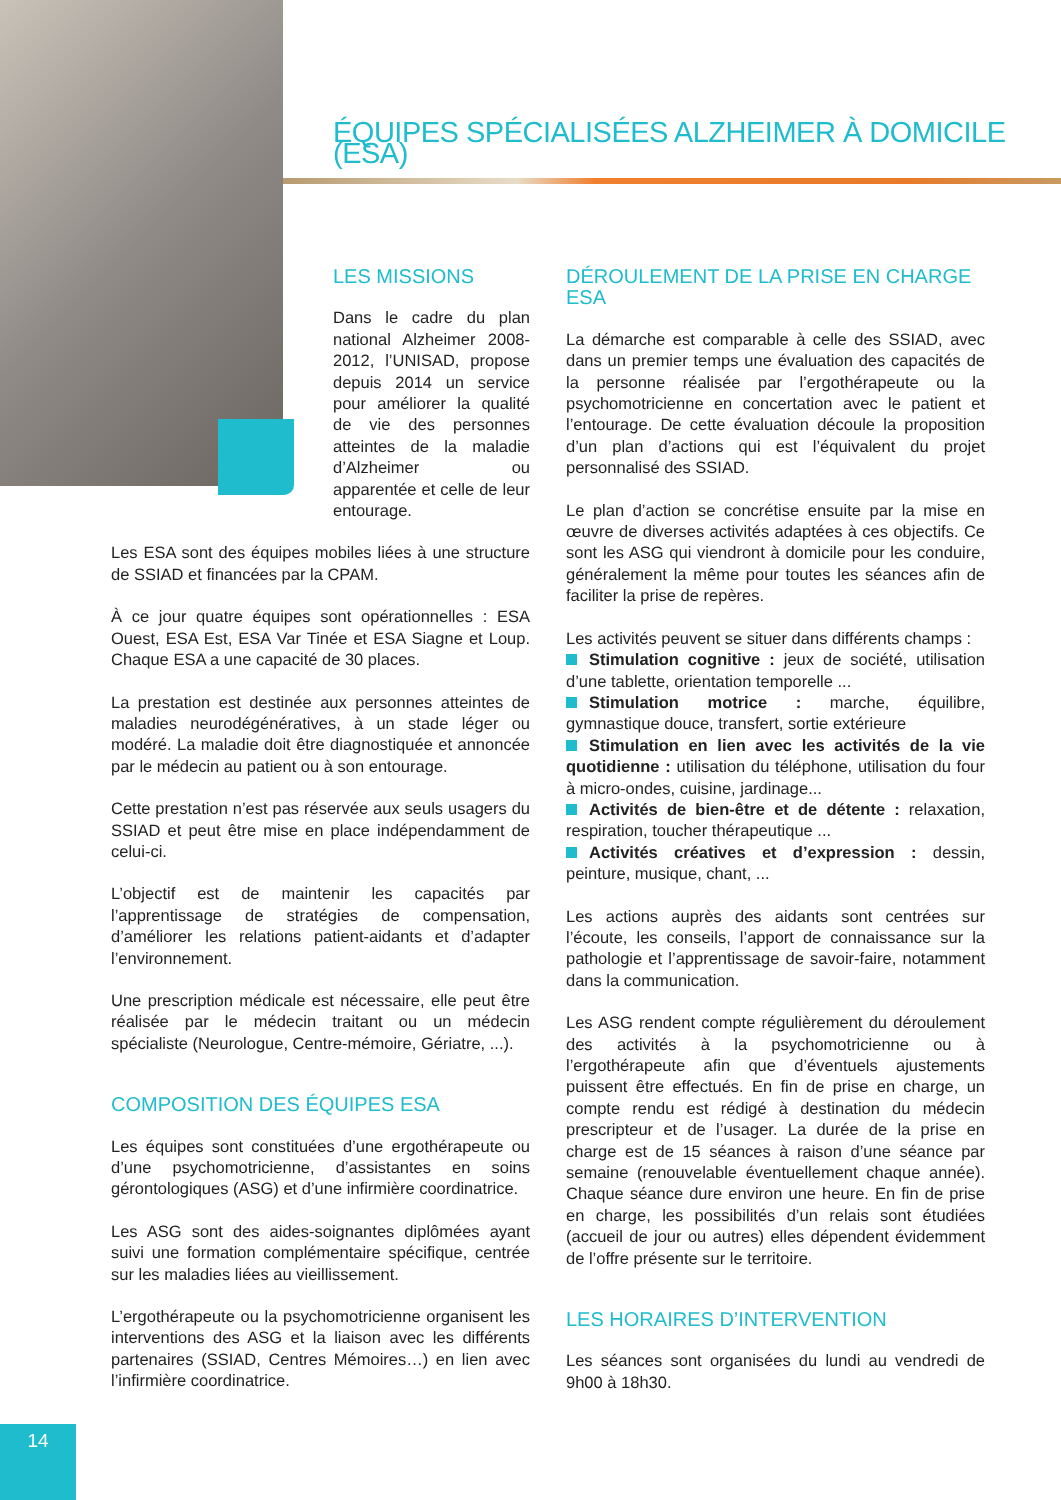ÉQUIPES SPÉCIALISÉES ALZHEIMER À DOMICILE (ESA)
LES MISSIONS
Dans le cadre du plan national Alzheimer 2008-2012, l’UNISAD, propose depuis 2014 un service pour améliorer la qualité de vie des personnes atteintes de la maladie d’Alzheimer ou apparentée et celle de leur entourage.
Les ESA sont des équipes mobiles liées à une structure de SSIAD et financées par la CPAM.
À ce jour quatre équipes sont opérationnelles : ESA Ouest, ESA Est, ESA Var Tinée et ESA Siagne et Loup. Chaque ESA a une capacité de 30 places.
La prestation est destinée aux personnes atteintes de maladies neurodégénératives, à un stade léger ou modéré. La maladie doit être diagnostiquée et annoncée par le médecin au patient ou à son entourage.
Cette prestation n’est pas réservée aux seuls usagers du SSIAD et peut être mise en place indépendamment de celui-ci.
L’objectif est de maintenir les capacités par l’apprentissage de stratégies de compensation, d’améliorer les relations patient-aidants et d’adapter l’environnement.
Une prescription médicale est nécessaire, elle peut être réalisée par le médecin traitant ou un médecin spécialiste (Neurologue, Centre-mémoire, Gériatre, ...).
COMPOSITION DES ÉQUIPES ESA
Les équipes sont constituées d’une ergothérapeute ou d’une psychomotricienne, d’assistantes en soins gérontologiques (ASG) et d’une infirmière coordinatrice.
Les ASG sont des aides-soignantes diplômées ayant suivi une formation complémentaire spécifique, centrée sur les maladies liées au vieillissement.
L’ergothérapeute ou la psychomotricienne organisent les interventions des ASG et la liaison avec les différents partenaires (SSIAD, Centres Mémoires…) en lien avec l’infirmière coordinatrice.
DÉROULEMENT DE LA PRISE EN CHARGE ESA
La démarche est comparable à celle des SSIAD, avec dans un premier temps une évaluation des capacités de la personne réalisée par l’ergothérapeute ou la psychomotricienne en concertation avec le patient et l’entourage. De cette évaluation découle la proposition d’un plan d’actions qui est l’équivalent du projet personnalisé des SSIAD.
Le plan d’action se concrétise ensuite par la mise en œuvre de diverses activités adaptées à ces objectifs. Ce sont les ASG qui viendront à domicile pour les conduire, généralement la même pour toutes les séances afin de faciliter la prise de repères.
Les activités peuvent se situer dans différents champs :
Stimulation cognitive : jeux de société, utilisation d’une tablette, orientation temporelle ...
Stimulation motrice : marche, équilibre, gymnastique douce, transfert, sortie extérieure
Stimulation en lien avec les activités de la vie quotidienne : utilisation du téléphone, utilisation du four à micro-ondes, cuisine, jardinage...
Activités de bien-être et de détente : relaxation, respiration, toucher thérapeutique ...
Activités créatives et d’expression : dessin, peinture, musique, chant, ...
Les actions auprès des aidants sont centrées sur l’écoute, les conseils, l’apport de connaissance sur la pathologie et l’apprentissage de savoir-faire, notamment dans la communication.
Les ASG rendent compte régulièrement du déroulement des activités à la psychomotricienne ou à l’ergothérapeute afin que d’éventuels ajustements puissent être effectués. En fin de prise en charge, un compte rendu est rédigé à destination du médecin prescripteur et de l’usager. La durée de la prise en charge est de 15 séances à raison d’une séance par semaine (renouvelable éventuellement chaque année). Chaque séance dure environ une heure. En fin de prise en charge, les possibilités d’un relais sont étudiées (accueil de jour ou autres) elles dépendent évidemment de l’offre présente sur le territoire.
LES HORAIRES D’INTERVENTION
Les séances sont organisées du lundi au vendredi de 9h00 à 18h30.
14